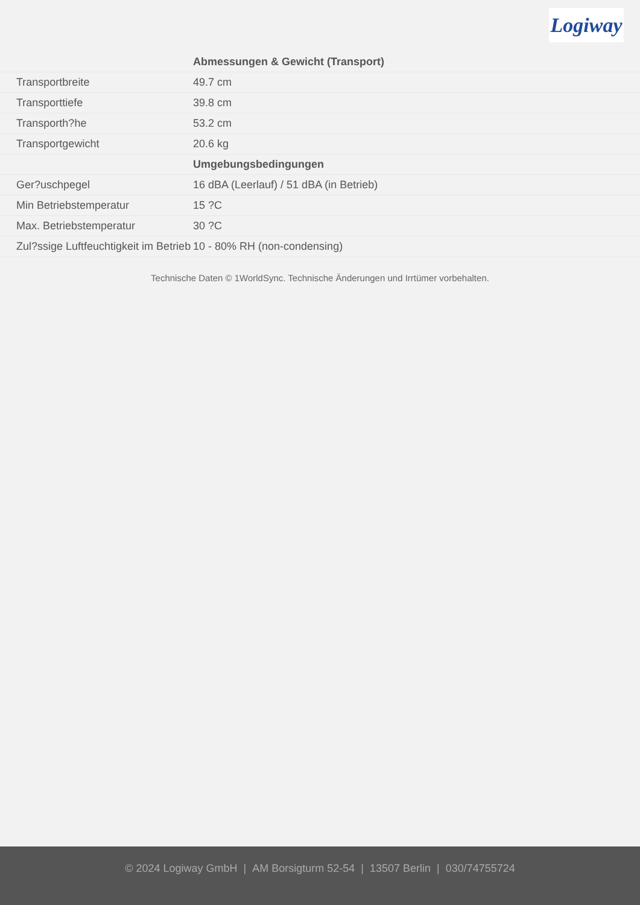Logiway
| | Abmessungen & Gewicht (Transport) |
| Transportbreite | 49.7 cm |
| Transporttiefe | 39.8 cm |
| Transporth?he | 53.2 cm |
| Transportgewicht | 20.6 kg |
| | Umgebungsbedingungen |
| Ger?uschpegel | 16 dBA (Leerlauf) / 51 dBA (in Betrieb) |
| Min Betriebstemperatur | 15 ?C |
| Max. Betriebstemperatur | 30 ?C |
| Zul?ssige Luftfeuchtigkeit im Betrieb | 10 - 80% RH (non-condensing) |
Technische Daten © 1WorldSync. Technische Änderungen und Irrtümer vorbehalten.
© 2024 Logiway GmbH | AM Borsigturm 52-54 | 13507 Berlin | 030/74755724